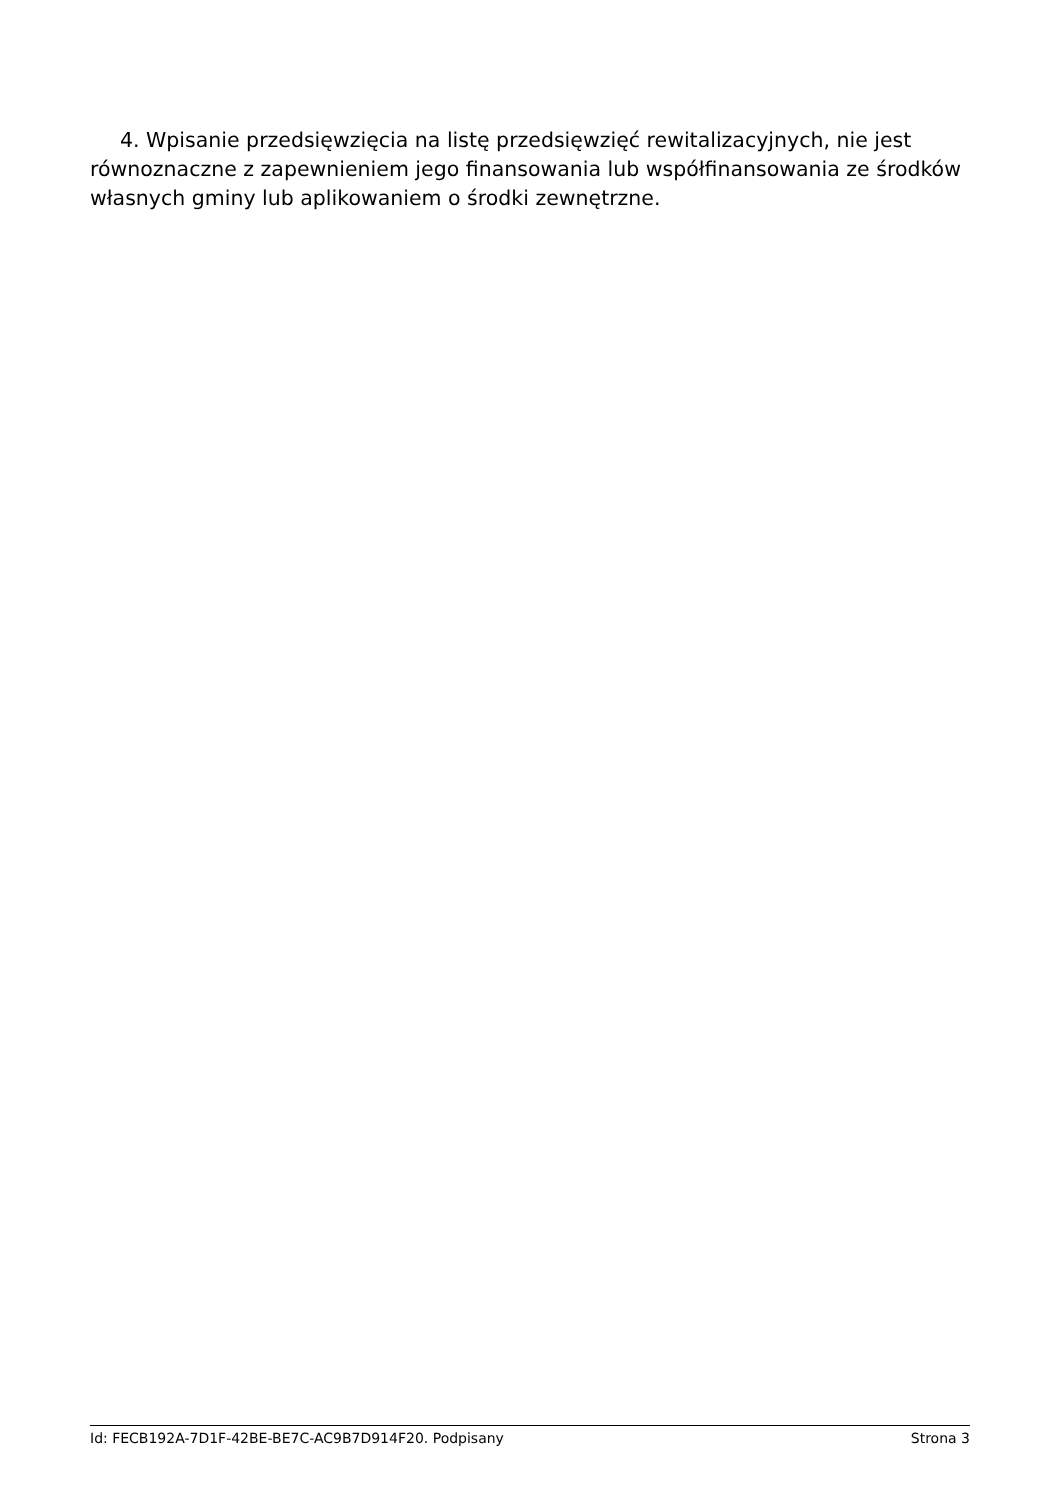4. Wpisanie przedsięwzięcia na listę przedsięwzięć rewitalizacyjnych, nie jest równoznaczne z zapewnieniem jego finansowania lub współfinansowania ze środków własnych gminy lub aplikowaniem o środki zewnętrzne.
Id: FECB192A-7D1F-42BE-BE7C-AC9B7D914F20. Podpisany Strona 3